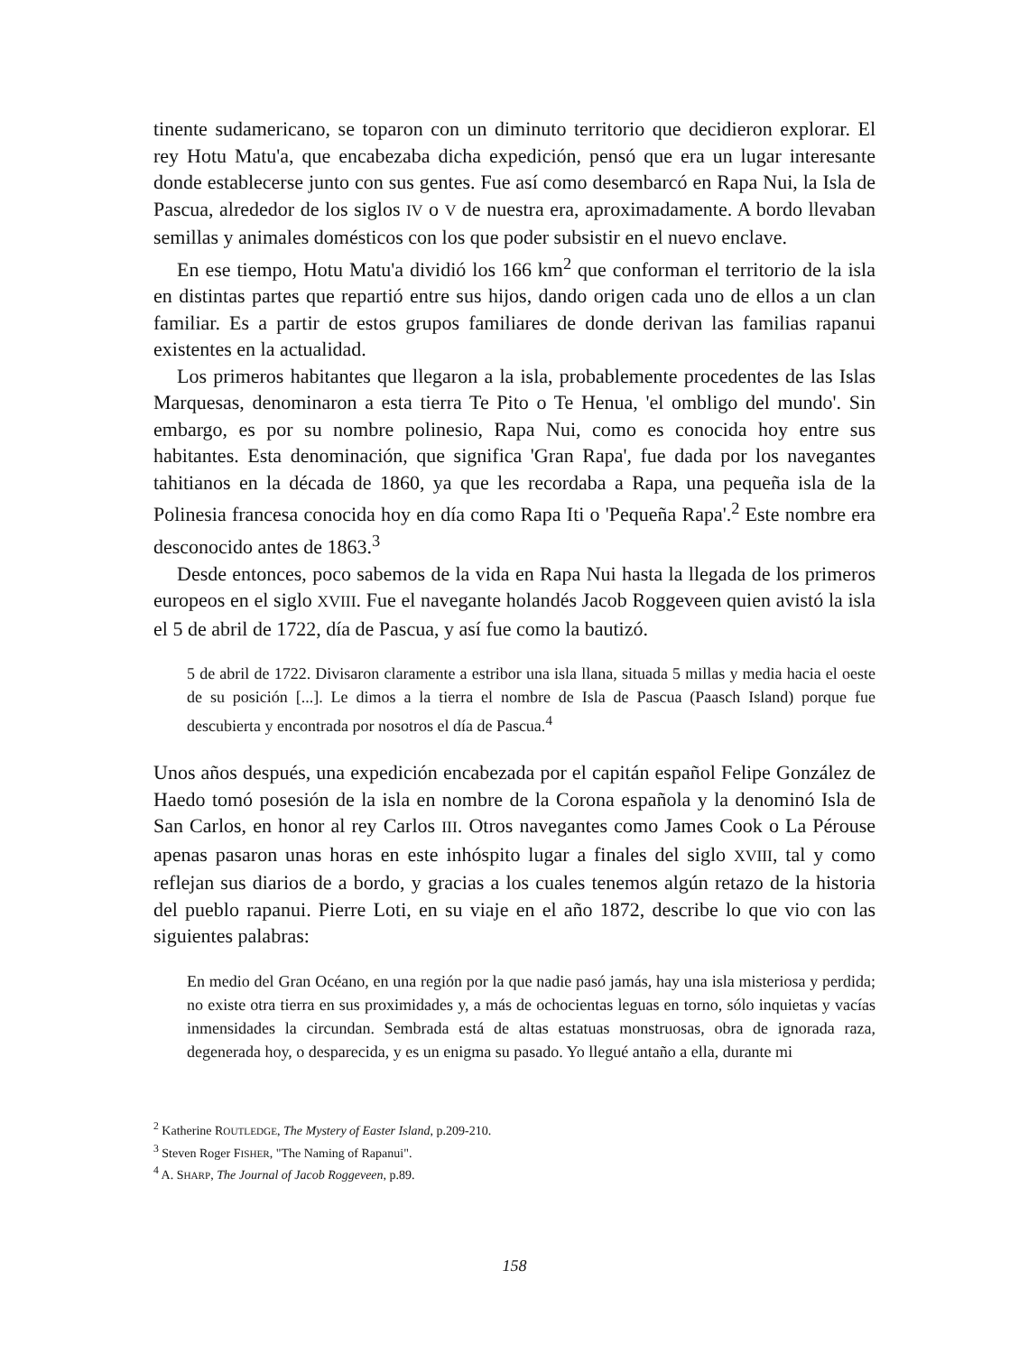tinente sudamericano, se toparon con un diminuto territorio que decidieron explorar. El rey Hotu Matu'a, que encabezaba dicha expedición, pensó que era un lugar interesante donde establecerse junto con sus gentes. Fue así como desembarcó en Rapa Nui, la Isla de Pascua, alrededor de los siglos IV o V de nuestra era, aproximadamente. A bordo llevaban semillas y animales domésticos con los que poder subsistir en el nuevo enclave.
En ese tiempo, Hotu Matu'a dividió los 166 km<sup>2</sup> que conforman el territorio de la isla en distintas partes que repartió entre sus hijos, dando origen cada uno de ellos a un clan familiar. Es a partir de estos grupos familiares de donde derivan las familias rapanui existentes en la actualidad.
Los primeros habitantes que llegaron a la isla, probablemente procedentes de las Islas Marquesas, denominaron a esta tierra Te Pito o Te Henua, 'el ombligo del mundo'. Sin embargo, es por su nombre polinesio, Rapa Nui, como es conocida hoy entre sus habitantes. Esta denominación, que significa 'Gran Rapa', fue dada por los navegantes tahitianos en la década de 1860, ya que les recordaba a Rapa, una pequeña isla de la Polinesia francesa conocida hoy en día como Rapa Iti o 'Pequeña Rapa'.<sup>2</sup> Este nombre era desconocido antes de 1863.<sup>3</sup>
Desde entonces, poco sabemos de la vida en Rapa Nui hasta la llegada de los primeros europeos en el siglo XVIII. Fue el navegante holandés Jacob Roggeveen quien avistó la isla el 5 de abril de 1722, día de Pascua, y así fue como la bautizó.
5 de abril de 1722. Divisaron claramente a estribor una isla llana, situada 5 millas y media hacia el oeste de su posición [...]. Le dimos a la tierra el nombre de Isla de Pascua (Paasch Island) porque fue descubierta y encontrada por nosotros el día de Pascua.<sup>4</sup>
Unos años después, una expedición encabezada por el capitán español Felipe González de Haedo tomó posesión de la isla en nombre de la Corona española y la denominó Isla de San Carlos, en honor al rey Carlos III. Otros navegantes como James Cook o La Pérouse apenas pasaron unas horas en este inhóspito lugar a finales del siglo XVIII, tal y como reflejan sus diarios de a bordo, y gracias a los cuales tenemos algún retazo de la historia del pueblo rapanui. Pierre Loti, en su viaje en el año 1872, describe lo que vio con las siguientes palabras:
En medio del Gran Océano, en una región por la que nadie pasó jamás, hay una isla misteriosa y perdida; no existe otra tierra en sus proximidades y, a más de ochocientas leguas en torno, sólo inquietas y vacías inmensidades la circundan. Sembrada está de altas estatuas monstruosas, obra de ignorada raza, degenerada hoy, o desparecida, y es un enigma su pasado. Yo llegué antaño a ella, durante mi
<sup>2</sup> Katherine ROUTLEDGE, The Mystery of Easter Island, p.209-210.
<sup>3</sup> Steven Roger FISHER, "The Naming of Rapanui".
<sup>4</sup> A. SHARP, The Journal of Jacob Roggeveen, p.89.
158